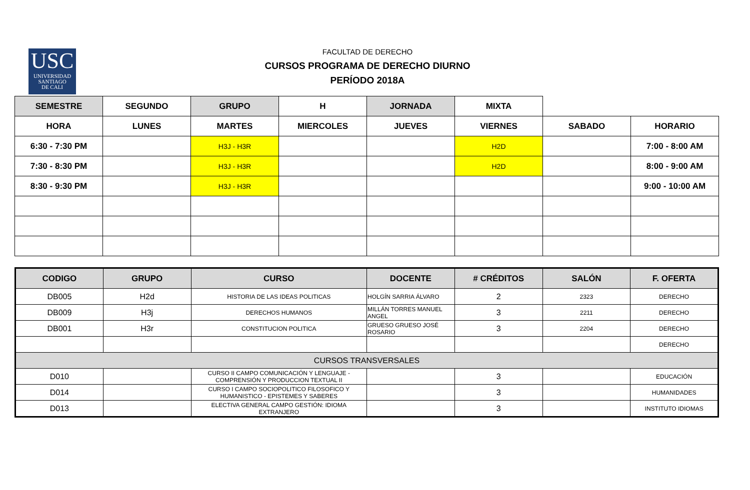USC
UNIVERSIDAD
SANTIAGO
DE CALI
FACULTAD DE DERECHO
CURSOS PROGRAMA DE DERECHO DIURNO
PERÍODO 2018A
| SEMESTRE | SEGUNDO | GRUPO | H | JORNADA | MIXTA | | |
| HORA | LUNES | MARTES | MIERCOLES | JUEVES | VIERNES | SABADO | HORARIO |
| 6:30 - 7:30 PM | | H3J - H3R | | | H2D | | 7:00 - 8:00 AM |
| 7:30 - 8:30 PM | | H3J - H3R | | | H2D | | 8:00 - 9:00 AM |
| 8:30 - 9:30 PM | | H3J - H3R | | | | | 9:00 - 10:00 AM |
| CODIGO | GRUPO | CURSO | DOCENTE | # CRÉDITOS | SALÓN | F. OFERTA |
| --- | --- | --- | --- | --- | --- | --- |
| DB005 | H2d | HISTORIA DE LAS IDEAS POLITICAS | HOLGÍN SARRIA ÁLVARO | 2 | 2323 | DERECHO |
| DB009 | H3j | DERECHOS HUMANOS | MILLÁN TORRES MANUEL ANGEL | 3 | 2211 | DERECHO |
| DB001 | H3r | CONSTITUCION POLITICA | GRUESO GRUESO JOSÉ ROSARIO | 3 | 2204 | DERECHO |
| | | | | | | DERECHO |
| CURSOS TRANSVERSALES | | | | | | |
| D010 | | CURSO II CAMPO COMUNICACIÓN Y LENGUAJE -COMPRENSIÓN Y PRODUCCION TEXTUAL II | | 3 | | EDUCACIÓN |
| D014 | | CURSO I CAMPO SOCIOPOLITICO FILOSOFICO Y HUMANISTICO - EPISTEMES Y SABERES | | 3 | | HUMANIDADES |
| D013 | | ELECTIVA GENERAL CAMPO GESTIÓN: IDIOMA EXTRANJERO | | 3 | | INSTITUTO IDIOMAS |